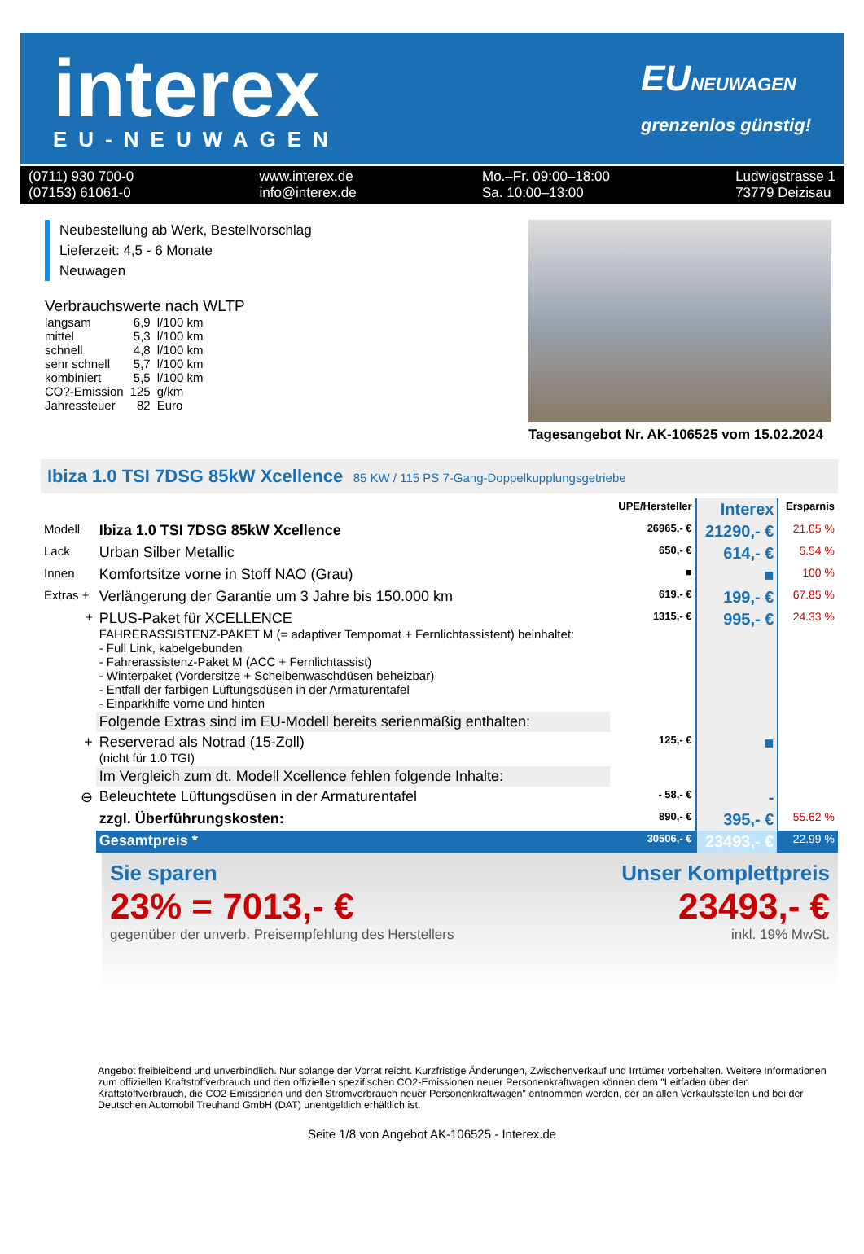interex
EU-NEUWAGEN
EUNEUWAGEN
grenzenlos günstig!
(0711) 930 700-0
(07153) 61061-0
www.interex.de
info@interex.de
Mo.–Fr. 09:00–18:00
Sa. 10:00–13:00
Ludwigstrasse 1
73779 Deizisau
Neubestellung ab Werk, Bestellvorschlag
Lieferzeit: 4,5 - 6 Monate
Neuwagen
Verbrauchswerte nach WLTP
| langsam | 6,9 | l/100 km |
| mittel | 5,3 | l/100 km |
| schnell | 4,8 | l/100 km |
| sehr schnell | 5,7 | l/100 km |
| kombiniert | 5,5 | l/100 km |
| CO?-Emission | 125 | g/km |
| Jahressteuer | 82 | Euro |
Tagesangebot Nr. AK-106525 vom 15.02.2024
Ibiza 1.0 TSI 7DSG 85kW Xcellence 85 KW / 115 PS 7-Gang-Doppelkupplungsgetriebe
| | | UPE/Hersteller | Interex | Ersparnis |
| Modell | Ibiza 1.0 TSI 7DSG 85kW Xcellence | 26965,- € | 21290,- € | 21.05 % |
| Lack | Urban Silber Metallic | 650,- € | 614,- € | 5.54 % |
| Innen | Komfortsitze vorne in Stoff NAO (Grau) | ■ | ■ | 100 % |
| Extras + | Verlängerung der Garantie um 3 Jahre bis 150.000 km | 619,- € | 199,- € | 67.85 % |
| + | PLUS-Paket für XCELLENCE FAHRERASSISTENZ-PAKET M (= adaptiver Tempomat + Fernlichtassistent) beinhaltet: - Full Link, kabelgebunden - Fahrerassistenz-Paket M (ACC + Fernlichtassist) - Winterpaket (Vordersitze + Scheibenwaschdüsen beheizbar) - Entfall der farbigen Lüftungsdüsen in der Armaturentafel - Einparkhilfe vorne und hinten | 1315,- € | 995,- € | 24.33 % |
| | Folgende Extras sind im EU-Modell bereits serienmäßig enthalten: | | | |
| + | Reserverad als Notrad (15-Zoll) (nicht für 1.0 TGI) | 125,- € | ■ | |
| | Im Vergleich zum dt. Modell Xcellence fehlen folgende Inhalte: | | | |
| ⊖ | Beleuchtete Lüftungsdüsen in der Armaturentafel | - 58,- € | - | |
| | zzgl. Überführungskosten: | 890,- € | 395,- € | 55.62 % |
| | Gesamtpreis * | 30506,- € | 23493,- € | 22.99 % |
Sie sparen
23% = 7013,- €
gegenüber der unverb. Preisempfehlung des Herstellers
Unser Komplettpreis
23493,- €
inkl. 19% MwSt.
Angebot freibleibend und unverbindlich. Nur solange der Vorrat reicht. Kurzfristige Änderungen, Zwischenverkauf und Irrtümer vorbehalten. Weitere Informationen zum offiziellen Kraftstoffverbrauch und den offiziellen spezifischen CO2-Emissionen neuer Personenkraftwagen können dem "Leitfaden über den Kraftstoffverbrauch, die CO2-Emissionen und den Stromverbrauch neuer Personenkraftwagen" entnommen werden, der an allen Verkaufsstellen und bei der Deutschen Automobil Treuhand GmbH (DAT) unentgeltlich erhältlich ist.
Seite 1/8 von Angebot AK-106525 - Interex.de